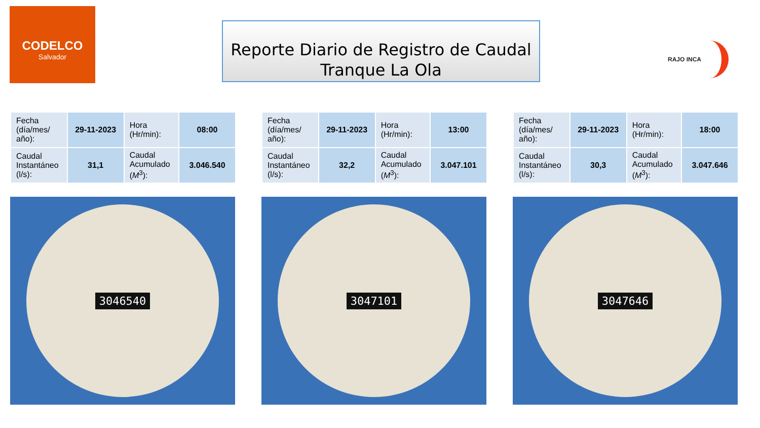CODELCO
Salvador
Reporte Diario de Registro de Caudal
Tranque La Ola
RAJO INCA
| Fecha (día/mes/ año): | 29-11-2023 | Hora (Hr/min): | 08:00 |
| Caudal Instantáneo (l/s): | 31,1 | Caudal Acumulado ( M<sup>3</sup>): | 3.046.540 |
3046540
| Fecha (día/mes/ año): | 29-11-2023 | Hora (Hr/min): | 13:00 |
| Caudal Instantáneo (l/s): | 32,2 | Caudal Acumulado ( M<sup>3</sup>): | 3.047.101 |
3047101
| Fecha (día/mes/ año): | 29-11-2023 | Hora (Hr/min): | 18:00 |
| Caudal Instantáneo (l/s): | 30,3 | Caudal Acumulado ( M<sup>3</sup>): | 3.047.646 |
3047646